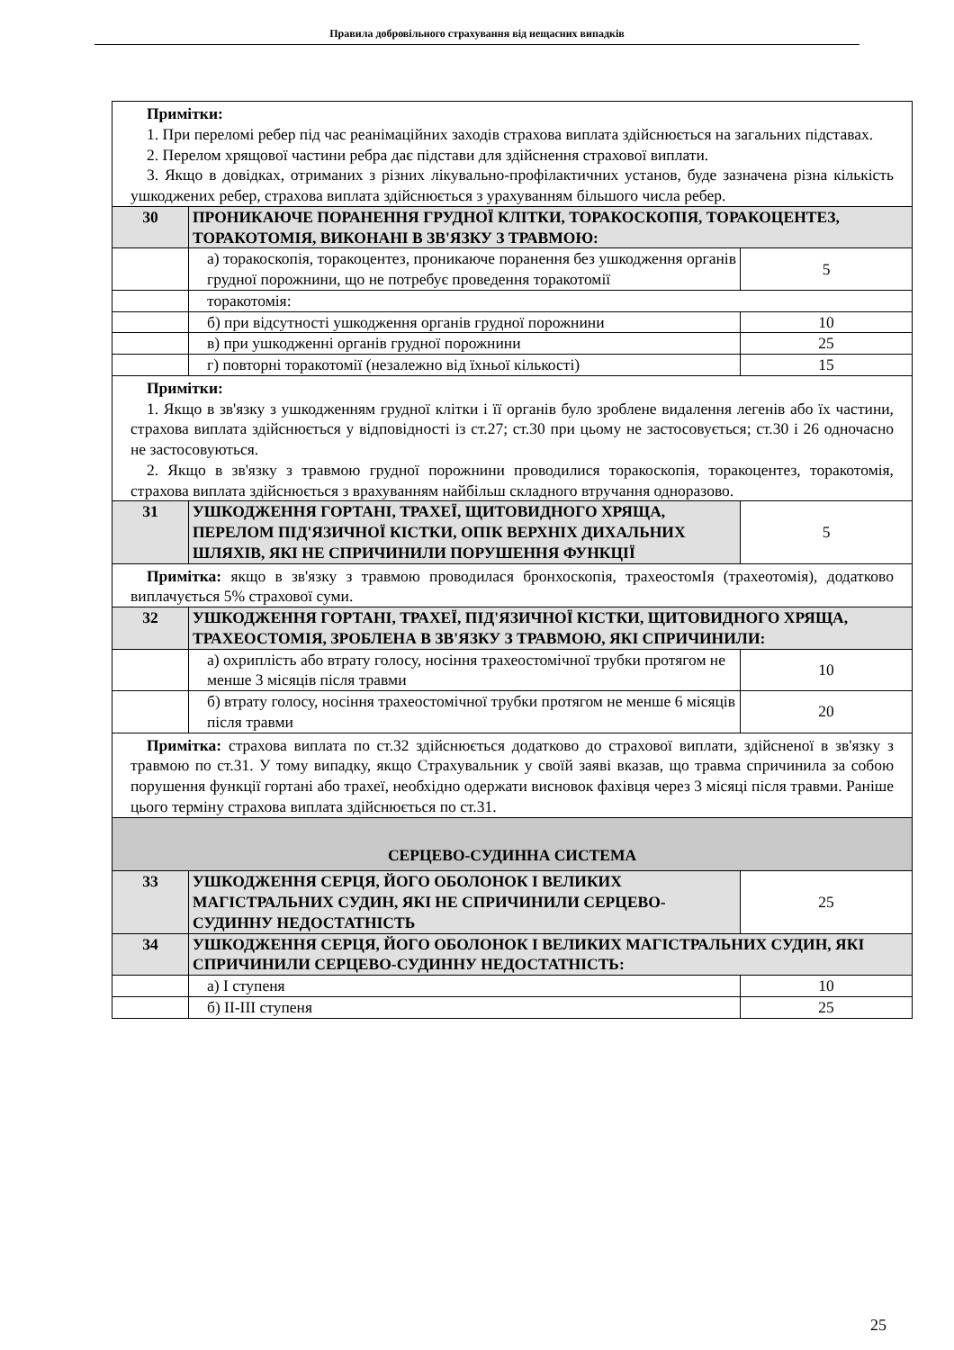Правила добровільного страхування від нещасних випадків
| Примітки: 1. При переломі ребер під час реанімаційних заходів страхова виплата здійснюється на загальних підставах. 2. Перелом хрящової частини ребра дає підстави для здійснення страхової виплати. 3. Якщо в довідках, отриманих з різних лікувально-профілактичних установ, буде зазначена різна кількість ушкоджених ребер, страхова виплата здійснюється з урахуванням більшого числа ребер. | | |
| 30 | ПРОНИКАЮЧЕ ПОРАНЕННЯ ГРУДНОЇ КЛІТКИ, ТОРАКОСКОПІЯ, ТОРАКОЦЕНТЕЗ, ТОРАКОТОМІЯ, ВИКОНАНІ В ЗВ'ЯЗКУ З ТРАВМОЮ: | |
| | а) торакоскопія, торакоцентез, проникаюче поранення без ушкодження органів грудної порожнини, що не потребує проведення торакотомії | 5 |
| | торакотомія: | |
| | б) при відсутності ушкодження органів грудної порожнини | 10 |
| | в) при ушкодженні органів грудної порожнини | 25 |
| | г) повторні торакотомії (незалежно від їхньої кількості) | 15 |
| Примітки: 1. Якщо в зв'язку з ушкодженням грудної клітки і її органів було зроблене видалення легенів або їх частини, страхова виплата здійснюється у відповідності із ст.27; ст.30 при цьому не застосовується; ст.30 і 26 одночасно не застосовуються. 2. Якщо в зв'язку з травмою грудної порожнини проводилися торакоскопія, торакоцентез, торакотомія, страхова виплата здійснюється з врахуванням найбільш складного втручання одноразово. | | |
| 31 | УШКОДЖЕННЯ ГОРТАНІ, ТРАХЕЇ, ЩИТОВИДНОГО ХРЯЩА, ПЕРЕЛОМ ПІД'ЯЗИЧНОЇ КІСТКИ, ОПІК ВЕРХНІХ ДИХАЛЬНИХ ШЛЯХІВ, ЯКІ НЕ СПРИЧИНИЛИ ПОРУШЕННЯ ФУНКЦІЇ | 5 |
| Примітка: якщо в зв'язку з травмою проводилася бронхоскопія, трахеостомІя (трахеотомія), додатково виплачується 5% страхової суми. | | |
| 32 | УШКОДЖЕННЯ ГОРТАНІ, ТРАХЕЇ, ПІД'ЯЗИЧНОЇ КІСТКИ, ЩИТОВИДНОГО ХРЯЩА, ТРАХЕОСТОМІЯ, ЗРОБЛЕНА В ЗВ'ЯЗКУ З ТРАВМОЮ, ЯКІ СПРИЧИНИЛИ: | |
| | а) охриплість або втрату голосу, носіння трахеостомічної трубки протягом не менше 3 місяців після травми | 10 |
| | б) втрату голосу, носіння трахеостомічної трубки протягом не менше 6 місяців після травми | 20 |
| Примітка: страхова виплата по ст.32 здійснюється додатково до страхової виплати, здійсненої в зв'язку з травмою по ст.31. У тому випадку, якщо Страхувальник у своїй заяві вказав, що травма спричинила за собою порушення функції гортані або трахеї, необхідно одержати висновок фахівця через 3 місяці після травми. Раніше цього терміну страхова виплата здійснюється по ст.31. | | |
| СЕРЦЕВО-СУДИННА СИСТЕМА | | |
| 33 | УШКОДЖЕННЯ СЕРЦЯ, ЙОГО ОБОЛОНОК І ВЕЛИКИХ МАГІСТРАЛЬНИХ СУДИН, ЯКІ НЕ СПРИЧИНИЛИ СЕРЦЕВО-СУДИННУ НЕДОСТАТНІСТЬ | 25 |
| 34 | УШКОДЖЕННЯ СЕРЦЯ, ЙОГО ОБОЛОНОК І ВЕЛИКИХ МАГІСТРАЛЬНИХ СУДИН, ЯКІ СПРИЧИНИЛИ СЕРЦЕВО-СУДИННУ НЕДОСТАТНІСТЬ: | |
| | а) I ступеня | 10 |
| | б) II-III ступеня | 25 |
25